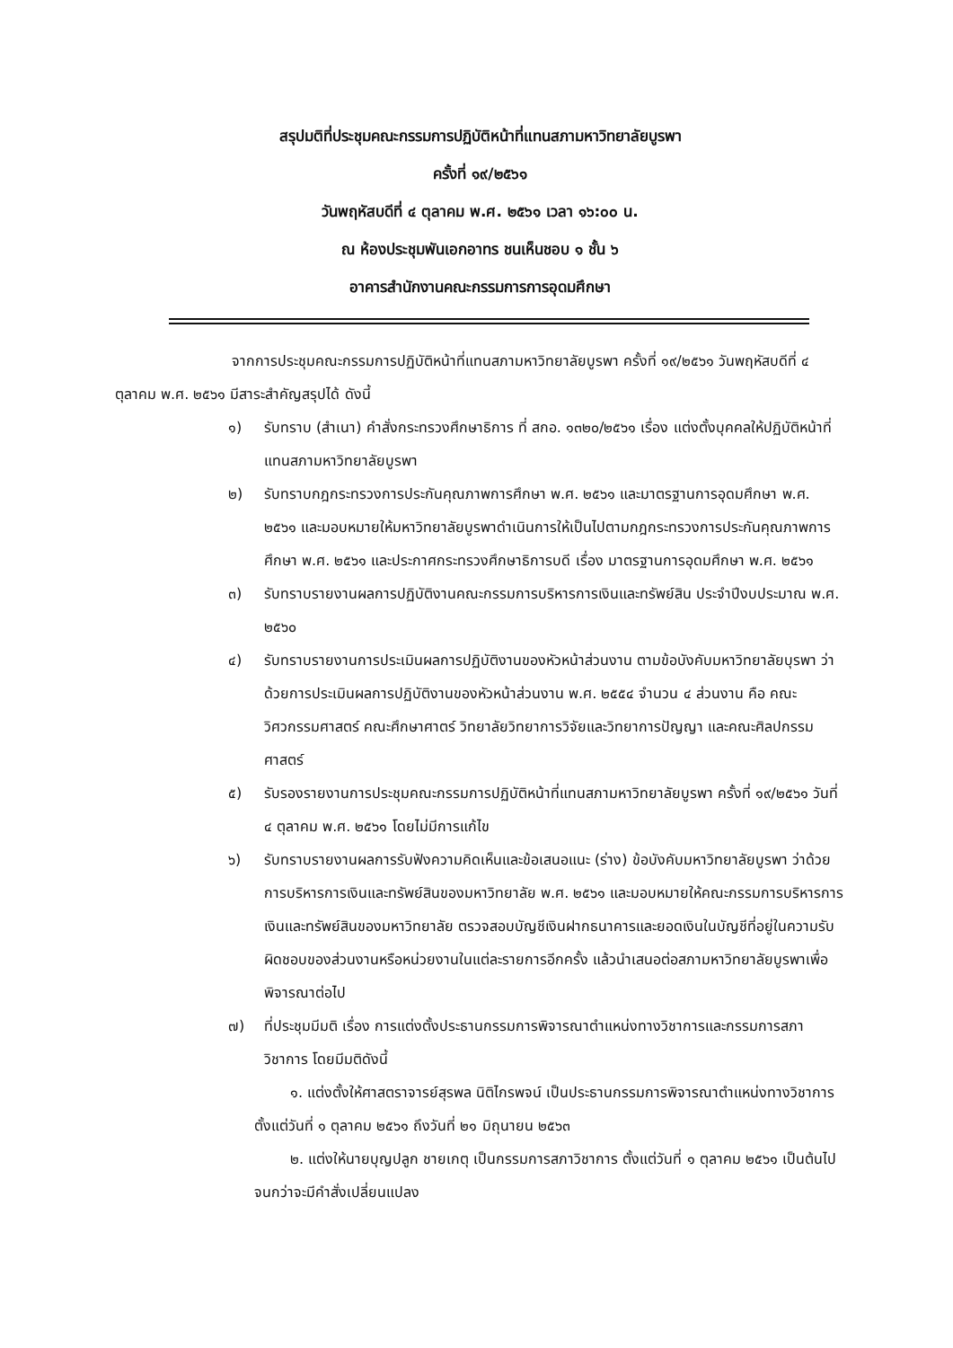สรุปมติที่ประชุมคณะกรรมการปฏิบัติหน้าที่แทนสภามหาวิทยาลัยบูรพา
ครั้งที่ ๑๙/๒๕๖๑
วันพฤหัสบดีที่ ๔ ตุลาคม พ.ศ. ๒๕๖๑ เวลา ๑๖:๐๐ น.
ณ ห้องประชุมพันเอกอาทร ชนเห็นชอบ ๑ ชั้น ๖
อาคารสำนักงานคณะกรรมการการอุดมศึกษา
จากการประชุมคณะกรรมการปฏิบัติหน้าที่แทนสภามหาวิทยาลัยบูรพา ครั้งที่ ๑๙/๒๕๖๑ วันพฤหัสบดีที่ ๔ ตุลาคม พ.ศ. ๒๕๖๑ มีสาระสำคัญสรุปได้ ดังนี้
๑) รับทราบ (สำเนา) คำสั่งกระทรวงศึกษาธิการ ที่ สกอ. ๑๓๒๐/๒๕๖๑ เรื่อง แต่งตั้งบุคคลให้ปฏิบัติหน้าที่แทนสภามหาวิทยาลัยบูรพา
๒) รับทราบกฎกระทรวงการประกันคุณภาพการศึกษา พ.ศ. ๒๕๖๑ และมาตรฐานการอุดมศึกษา พ.ศ. ๒๕๖๑ และมอบหมายให้มหาวิทยาลัยบูรพาดำเนินการให้เป็นไปตามกฎกระทรวงการประกันคุณภาพการศึกษา พ.ศ. ๒๕๖๑ และประกาศกระทรวงศึกษาธิการบดี เรื่อง มาตรฐานการอุดมศึกษา พ.ศ. ๒๕๖๑
๓) รับทราบรายงานผลการปฏิบัติงานคณะกรรมการบริหารการเงินและทรัพย์สิน ประจำปีงบประมาณ พ.ศ. ๒๕๖๐
๔) รับทราบรายงานการประเมินผลการปฏิบัติงานของหัวหน้าส่วนงาน ตามข้อบังคับมหาวิทยาลัยบุรพา ว่าด้วยการประเมินผลการปฏิบัติงานของหัวหน้าส่วนงาน พ.ศ. ๒๕๕๔ จำนวน ๔ ส่วนงาน คือ คณะวิศวกรรมศาสตร์ คณะศึกษาศาตร์ วิทยาลัยวิทยาการวิจัยและวิทยาการปัญญา และคณะศิลปกรรมศาสตร์
๕) รับรองรายงานการประชุมคณะกรรมการปฏิบัติหน้าที่แทนสภามหาวิทยาลัยบูรพา ครั้งที่ ๑๙/๒๕๖๑ วันที่ ๔ ตุลาคม พ.ศ. ๒๕๖๑ โดยไม่มีการแก้ไข
๖) รับทราบรายงานผลการรับฟังความคิดเห็นและข้อเสนอแนะ (ร่าง) ข้อบังคับมหาวิทยาลัยบูรพา ว่าด้วยการบริหารการเงินและทรัพย์สินของมหาวิทยาลัย พ.ศ. ๒๕๖๑ และมอบหมายให้คณะกรรมการบริหารการเงินและทรัพย์สินของมหาวิทยาลัย ตรวจสอบบัญชีเงินฝากธนาคารและยอดเงินในบัญชีที่อยู่ในความรับผิดชอบของส่วนงานหรือหน่วยงานในแต่ละรายการอีกครั้ง แล้วนำเสนอต่อสภามหาวิทยาลัยบูรพาเพื่อพิจารณาต่อไป
๗) ที่ประชุมมีมติ เรื่อง การแต่งตั้งประธานกรรมการพิจารณาตำแหน่งทางวิชาการและกรรมการสภาวิชาการ โดยมีมติดังนี้
๑. แต่งตั้งให้ศาสตราจารย์สุรพล นิติไกรพจน์ เป็นประธานกรรมการพิจารณาตำแหน่งทางวิชาการ ตั้งแต่วันที่ ๑ ตุลาคม ๒๕๖๑ ถึงวันที่ ๒๑ มิถุนายน ๒๕๖๓
๒. แต่งให้นายบุญปลูก ชายเกตุ เป็นกรรมการสภาวิชาการ ตั้งแต่วันที่ ๑ ตุลาคม ๒๕๖๑ เป็นต้นไป จนกว่าจะมีคำสั่งเปลี่ยนแปลง